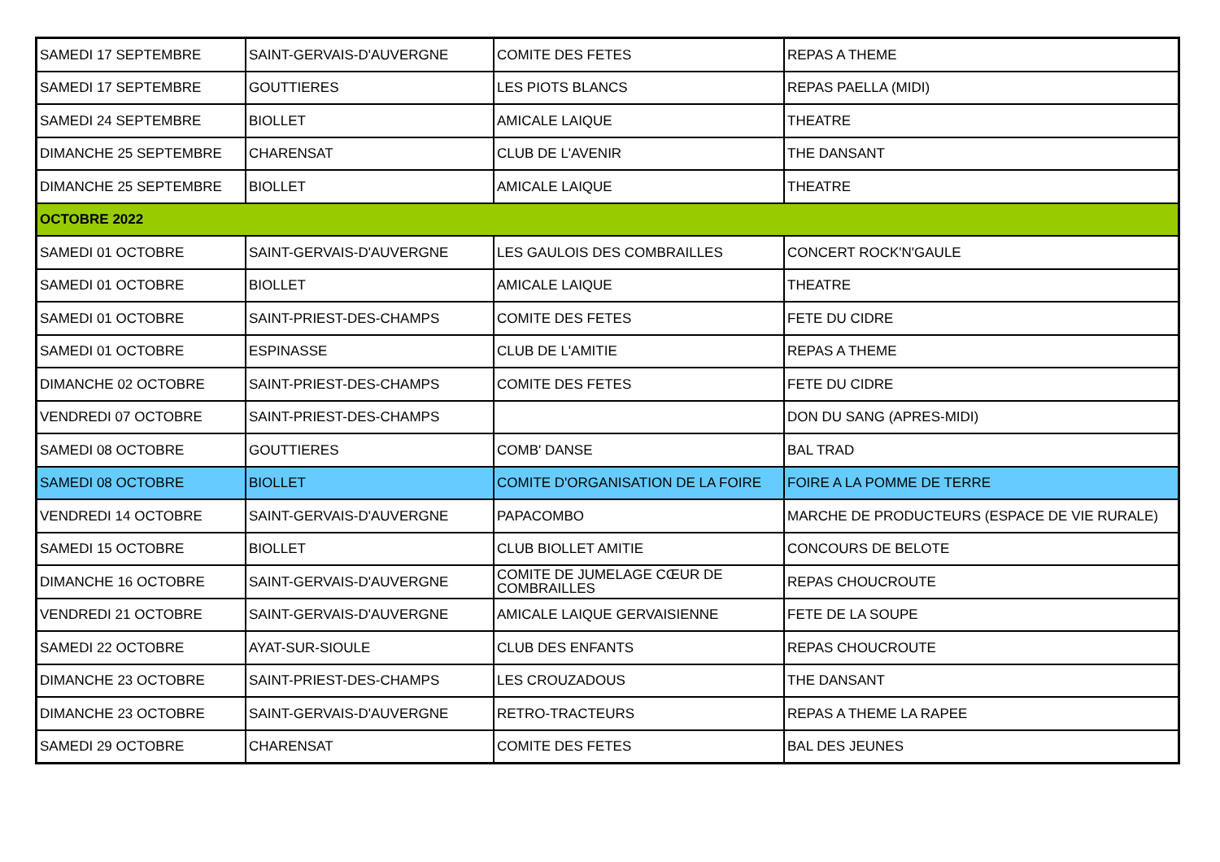| SAMEDI 17 SEPTEMBRE | SAINT-GERVAIS-D'AUVERGNE | COMITE DES FETES | REPAS A THEME |
| SAMEDI 17 SEPTEMBRE | GOUTTIERES | LES PIOTS BLANCS | REPAS PAELLA (MIDI) |
| SAMEDI 24 SEPTEMBRE | BIOLLET | AMICALE LAIQUE | THEATRE |
| DIMANCHE 25 SEPTEMBRE | CHARENSAT | CLUB DE L'AVENIR | THE DANSANT |
| DIMANCHE 25 SEPTEMBRE | BIOLLET | AMICALE LAIQUE | THEATRE |
| OCTOBRE 2022 | | | |
| SAMEDI 01 OCTOBRE | SAINT-GERVAIS-D'AUVERGNE | LES GAULOIS DES COMBRAILLES | CONCERT ROCK'N'GAULE |
| SAMEDI 01 OCTOBRE | BIOLLET | AMICALE LAIQUE | THEATRE |
| SAMEDI 01 OCTOBRE | SAINT-PRIEST-DES-CHAMPS | COMITE DES FETES | FETE DU CIDRE |
| SAMEDI 01 OCTOBRE | ESPINASSE | CLUB DE L'AMITIE | REPAS A THEME |
| DIMANCHE 02 OCTOBRE | SAINT-PRIEST-DES-CHAMPS | COMITE DES FETES | FETE DU CIDRE |
| VENDREDI 07 OCTOBRE | SAINT-PRIEST-DES-CHAMPS | | DON DU SANG (APRES-MIDI) |
| SAMEDI 08 OCTOBRE | GOUTTIERES | COMB' DANSE | BAL TRAD |
| SAMEDI 08 OCTOBRE | BIOLLET | COMITE D'ORGANISATION DE LA FOIRE | FOIRE A LA POMME DE TERRE |
| VENDREDI 14 OCTOBRE | SAINT-GERVAIS-D'AUVERGNE | PAPACOMBO | MARCHE DE PRODUCTEURS (ESPACE DE VIE RURALE) |
| SAMEDI 15 OCTOBRE | BIOLLET | CLUB BIOLLET AMITIE | CONCOURS DE BELOTE |
| DIMANCHE 16 OCTOBRE | SAINT-GERVAIS-D'AUVERGNE | COMITE DE JUMELAGE CŒUR DE COMBRAILLES | REPAS CHOUCROUTE |
| VENDREDI 21 OCTOBRE | SAINT-GERVAIS-D'AUVERGNE | AMICALE LAIQUE GERVAISIENNE | FETE DE LA SOUPE |
| SAMEDI 22 OCTOBRE | AYAT-SUR-SIOULE | CLUB DES ENFANTS | REPAS CHOUCROUTE |
| DIMANCHE 23 OCTOBRE | SAINT-PRIEST-DES-CHAMPS | LES CROUZADOUS | THE DANSANT |
| DIMANCHE 23 OCTOBRE | SAINT-GERVAIS-D'AUVERGNE | RETRO-TRACTEURS | REPAS A THEME LA RAPEE |
| SAMEDI 29 OCTOBRE | CHARENSAT | COMITE DES FETES | BAL DES JEUNES |